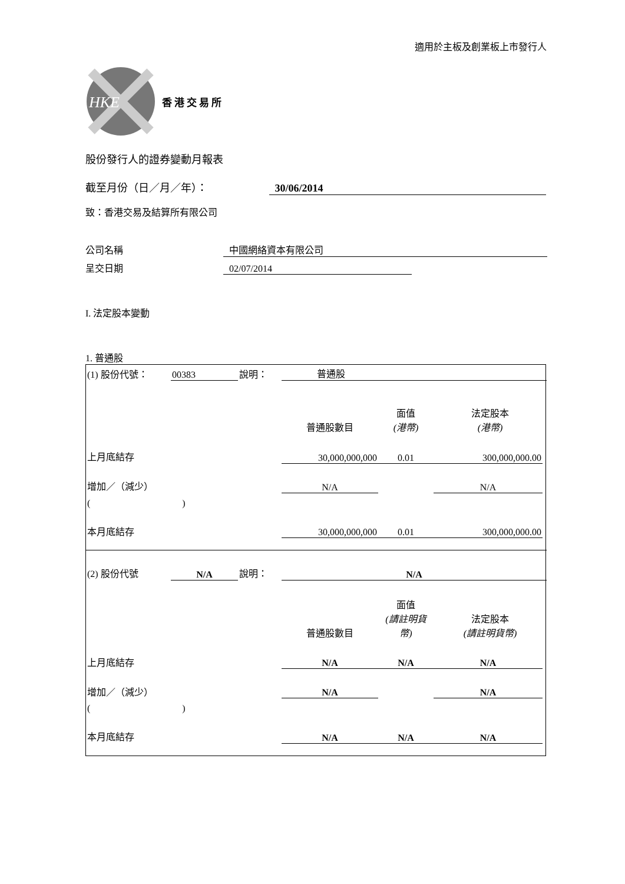適用於主板及創業板上市發行人
HKE
香港交易所
股份發行人的證券變動月報表
截至月份（日／月／年）： 30/06/2014
致：香港交易及結算所有限公司
公司名稱 中國網絡資本有限公司
呈交日期 02/07/2014
I. 法定股本變動
1. 普通股
| (1) 股份代號： | 00383 | 說明： | 普通股 | | | |
| | | | 普通股數目 | 面值 (港幣) | 法定股本 (港幣) | |
| 上月底結存 | | | 30,000,000,000 | 0.01 | 300,000,000.00 | |
| 增加／（減少） | | | N/A | | N/A | |
| ( ) | | | | | | |
| 本月底結存 | | | 30,000,000,000 | 0.01 | 300,000,000.00 | |
| (2) 股份代號 | N/A | 說明： | N/A | | | |
| | | | 普通股數目 | 面值 (請註明貨幣) | 法定股本 (請註明貨幣) | |
| 上月底結存 | | | N/A | N/A | N/A | |
| 增加／（減少） | | | N/A | | N/A | |
| ( ) | | | | | | |
| 本月底結存 | | | N/A | N/A | N/A | |